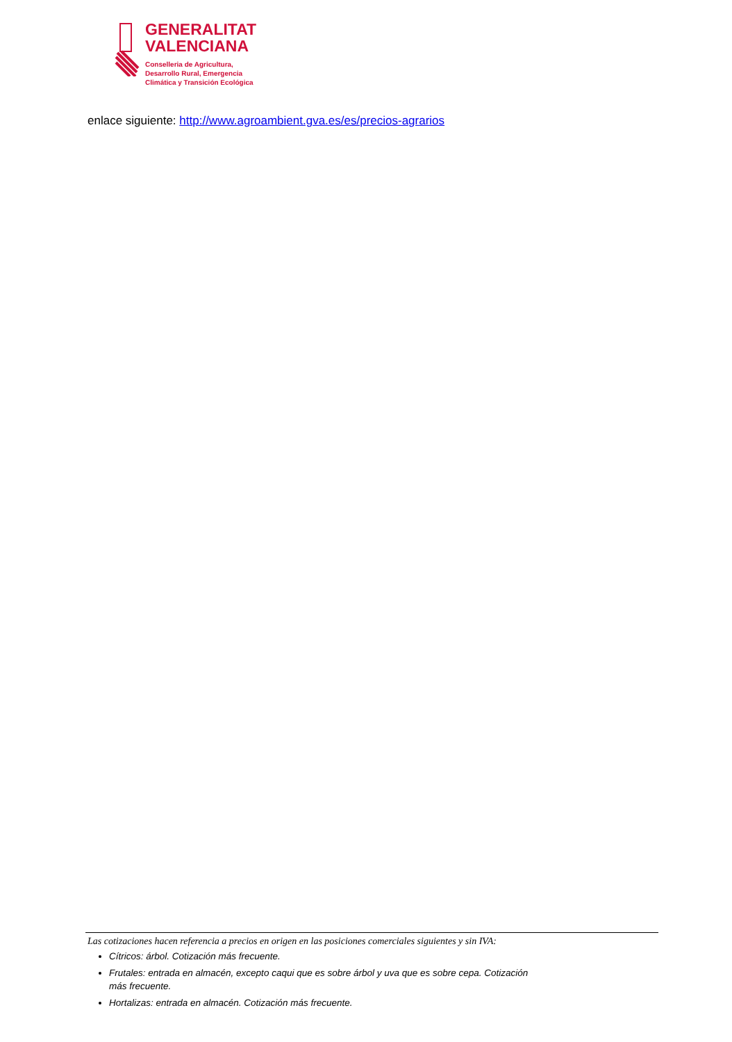GENERALITAT
VALENCIANA
Conselleria de Agricultura,
Desarrollo Rural, Emergencia
Climática y Transición Ecológica
enlace siguiente: http://www.agroambient.gva.es/es/precios-agrarios
Las cotizaciones hacen referencia a precios en origen en las posiciones comerciales siguientes y sin IVA:
Cítricos: árbol. Cotización más frecuente.
Frutales: entrada en almacén, excepto caqui que es sobre árbol y uva que es sobre cepa. Cotización más frecuente.
Hortalizas: entrada en almacén. Cotización más frecuente.